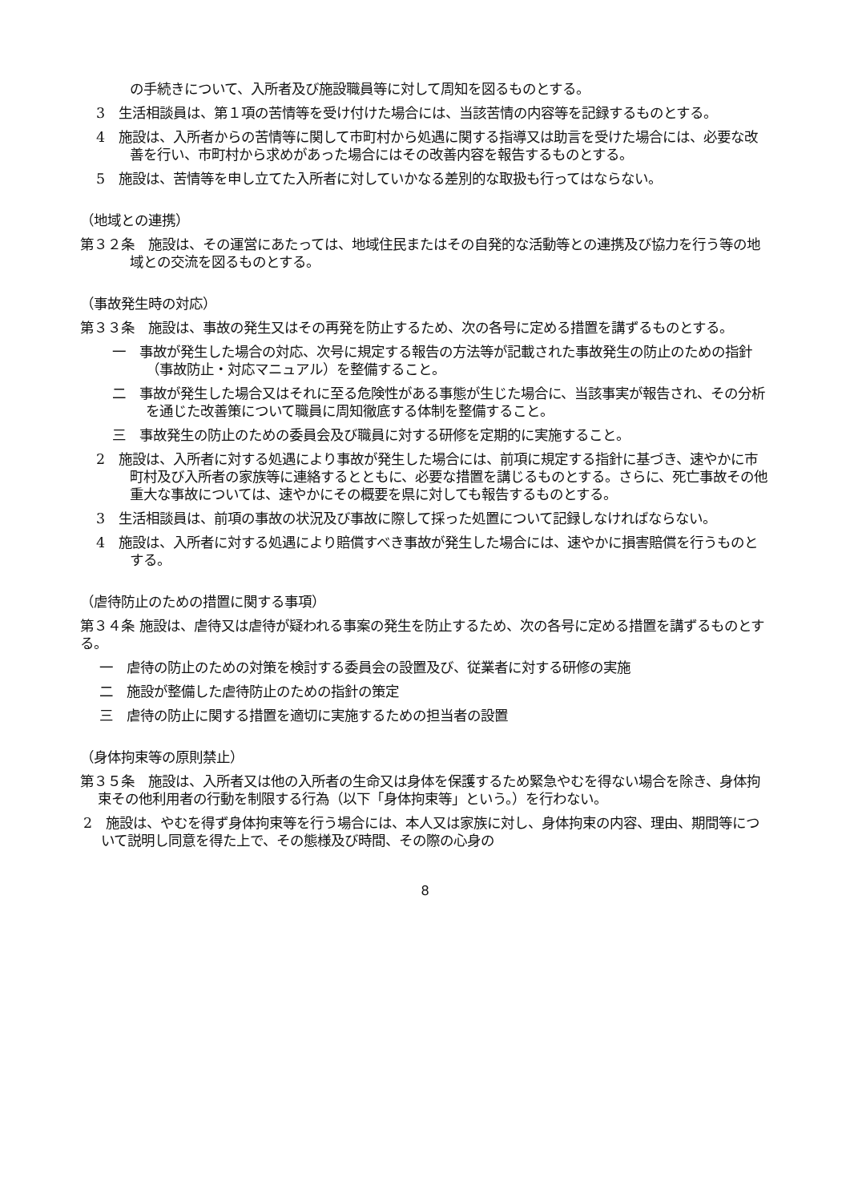の手続きについて、入所者及び施設職員等に対して周知を図るものとする。
3　生活相談員は、第１項の苦情等を受け付けた場合には、当該苦情の内容等を記録するものとする。
4　施設は、入所者からの苦情等に関して市町村から処遇に関する指導又は助言を受けた場合には、必要な改善を行い、市町村から求めがあった場合にはその改善内容を報告するものとする。
5　施設は、苦情等を申し立てた入所者に対していかなる差別的な取扱も行ってはならない。
（地域との連携）
第３２条　施設は、その運営にあたっては、地域住民またはその自発的な活動等との連携及び協力を行う等の地域との交流を図るものとする。
（事故発生時の対応）
第３３条　施設は、事故の発生又はその再発を防止するため、次の各号に定める措置を講ずるものとする。
一　事故が発生した場合の対応、次号に規定する報告の方法等が記載された事故発生の防止のための指針（事故防止・対応マニュアル）を整備すること。
二　事故が発生した場合又はそれに至る危険性がある事態が生じた場合に、当該事実が報告され、その分析を通じた改善策について職員に周知徹底する体制を整備すること。
三　事故発生の防止のための委員会及び職員に対する研修を定期的に実施すること。
2　施設は、入所者に対する処遇により事故が発生した場合には、前項に規定する指針に基づき、速やかに市町村及び入所者の家族等に連絡するとともに、必要な措置を講じるものとする。さらに、死亡事故その他重大な事故については、速やかにその概要を県に対しても報告するものとする。
3　生活相談員は、前項の事故の状況及び事故に際して採った処置について記録しなければならない。
4　施設は、入所者に対する処遇により賠償すべき事故が発生した場合には、速やかに損害賠償を行うものとする。
（虐待防止のための措置に関する事項）
第３４条 施設は、虐待又は虐待が疑われる事案の発生を防止するため、次の各号に定める措置を講ずるものとする。
一　虐待の防止のための対策を検討する委員会の設置及び、従業者に対する研修の実施
二　施設が整備した虐待防止のための指針の策定
三　虐待の防止に関する措置を適切に実施するための担当者の設置
（身体拘束等の原則禁止）
第３５条　施設は、入所者又は他の入所者の生命又は身体を保護するため緊急やむを得ない場合を除き、身体拘束その他利用者の行動を制限する行為（以下「身体拘束等」という。）を行わない。
2　施設は、やむを得ず身体拘束等を行う場合には、本人又は家族に対し、身体拘束の内容、理由、期間等について説明し同意を得た上で、その態様及び時間、その際の心身の
8